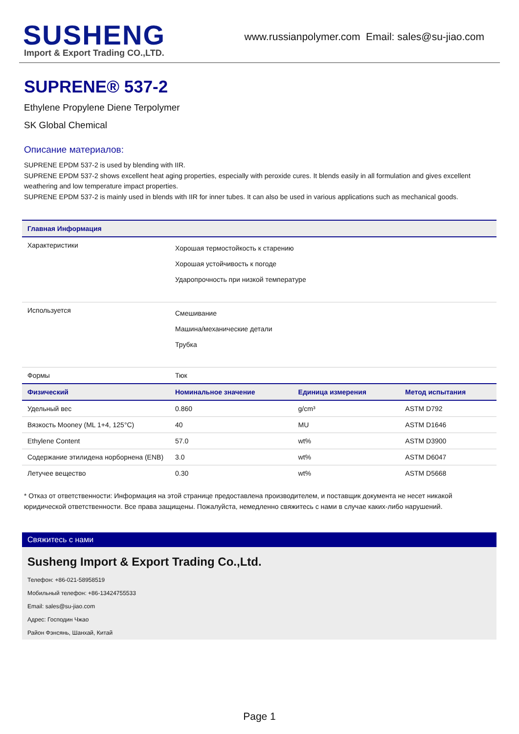SUSHENG
Import & Export Trading CO.,LTD.
www.russianpolymer.com Email: sales@su-jiao.com
SUPRENE® 537-2
Ethylene Propylene Diene Terpolymer
SK Global Chemical
Описание материалов:
SUPRENE EPDM 537-2 is used by blending with IIR.
SUPRENE EPDM 537-2 shows excellent heat aging properties, especially with peroxide cures. It blends easily in all formulation and gives excellent weathering and low temperature impact properties.
SUPRENE EPDM 537-2 is mainly used in blends with IIR for inner tubes. It can also be used in various applications such as mechanical goods.
| Главная Информация | | | |
| --- | --- | --- | --- |
| Характеристики | Хорошая термостойкость к старению Хорошая устойчивость к погоде Ударопрочность при низкой температуре | | |
| Используется | Смешивание Машина/механические детали Трубка | | |
| Формы | Тюк | | |
| Физический | Номинальное значение | Единица измерения | Метод испытания |
| Удельный вес | 0.860 | g/cm³ | ASTM D792 |
| Вязкость Mooney (ML 1+4, 125°C) | 40 | MU | ASTM D1646 |
| Ethylene Content | 57.0 | wt% | ASTM D3900 |
| Содержание этилидена норборнена (ENB) | 3.0 | wt% | ASTM D6047 |
| Летучее вещество | 0.30 | wt% | ASTM D5668 |
* Отказ от ответственности: Информация на этой странице предоставлена производителем, и поставщик документа не несет никакой юридической ответственности. Все права защищены. Пожалуйста, немедленно свяжитесь с нами в случае каких-либо нарушений.
Свяжитесь с нами
Susheng Import & Export Trading Co.,Ltd.
Телефон: +86-021-58958519
Мобильный телефон: +86-13424755533
Email: sales@su-jiao.com
Адрес: Господин Чжао
Район Фэнсянь, Шанхай, Китай
Page 1